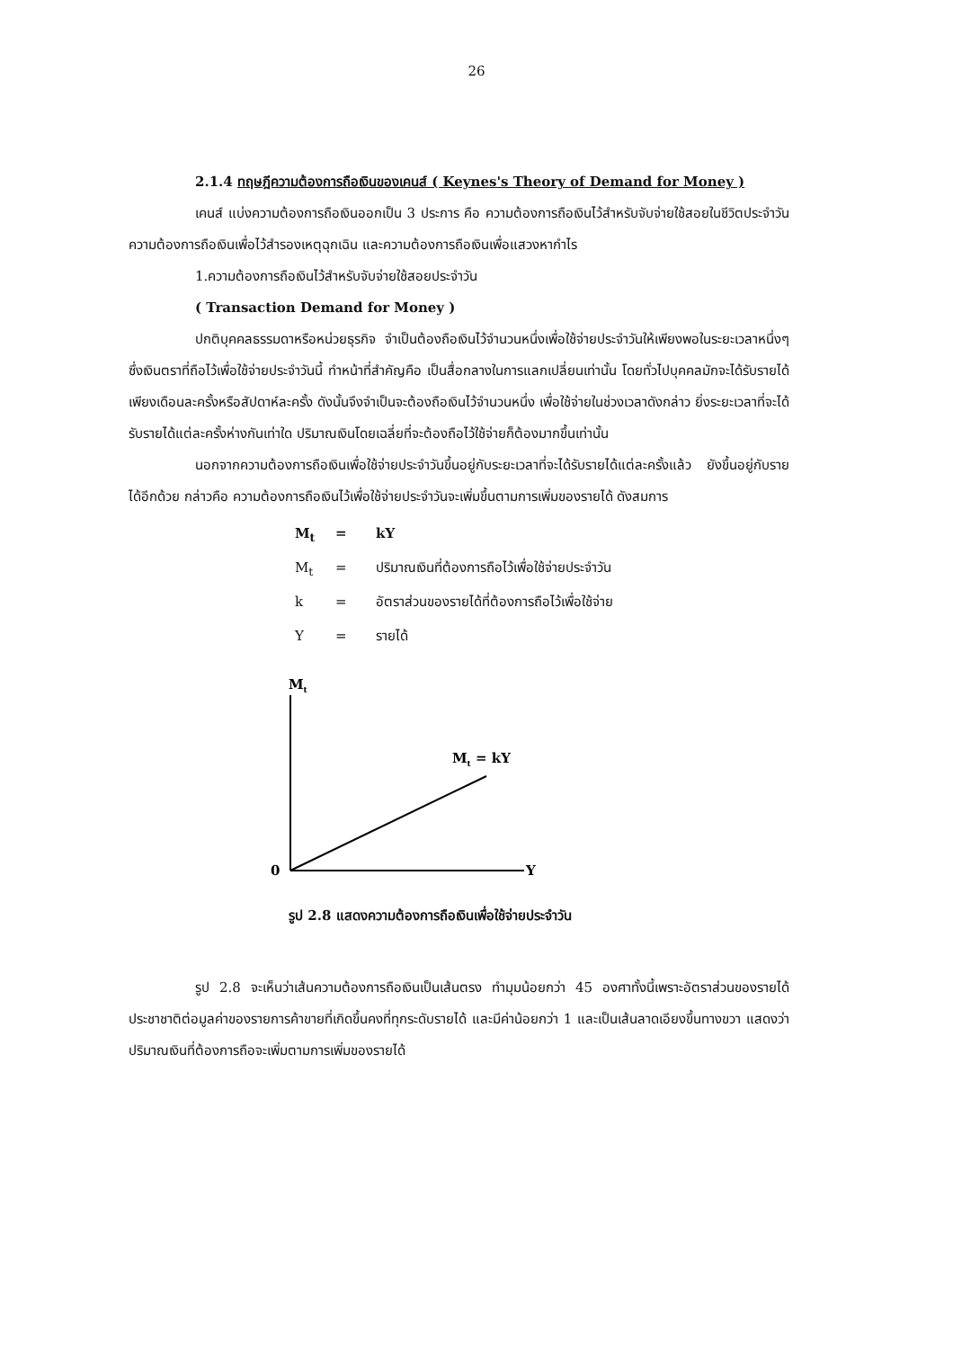26
2.1.4 ทฤษฎีความต้องการถือเงินของเคนส์ ( Keynes's Theory of Demand for Money )
เคนส์ แบ่งความต้องการถือเงินออกเป็น 3 ประการ คือ ความต้องการถือเงินไว้สำหรับจับจ่ายใช้สอยในชีวิตประจำวัน ความต้องการถือเงินเพื่อไว้สำรองเหตุฉุกเฉิน และความต้องการถือเงินเพื่อแสวงหากำไร
1.ความต้องการถือเงินไว้สำหรับจับจ่ายใช้สอยประจำวัน
( Transaction Demand for Money )
ปกติบุคคลธรรมดาหรือหน่วยธุรกิจ จำเป็นต้องถือเงินไว้จำนวนหนึ่งเพื่อใช้จ่ายประจำวันให้เพียงพอในระยะเวลาหนึ่งๆ ซึ่งเงินตราที่ถือไว้เพื่อใช้จ่ายประจำวันนี้ ทำหน้าที่สำคัญคือ เป็นสื่อกลางในการแลกเปลี่ยนเท่านั้น โดยทั่วไปบุคคลมักจะได้รับรายได้เพียงเดือนละครั้งหรือสัปดาห์ละครั้ง ดังนั้นจึงจำเป็นจะต้องถือเงินไว้จำนวนหนึ่ง เพื่อใช้จ่ายในช่วงเวลาดังกล่าว ยิ่งระยะเวลาที่จะได้รับรายได้แต่ละครั้งห่างกันเท่าใด ปริมาณเงินโดยเฉลี่ยที่จะต้องถือไว้ใช้จ่ายก็ต้องมากขึ้นเท่านั้น
นอกจากความต้องการถือเงินเพื่อใช้จ่ายประจำวันขึ้นอยู่กับระยะเวลาที่จะได้รับรายได้แต่ละครั้งแล้ว ยังขึ้นอยู่กับรายได้อีกด้วย กล่าวคือ ความต้องการถือเงินไว้เพื่อใช้จ่ายประจำวันจะเพิ่มขึ้นตามการเพิ่มของรายได้ ดังสมการ
M<sub>t</sub> = kY
M<sub>t</sub> = ปริมาณเงินที่ต้องการถือไว้เพื่อใช้จ่ายประจำวัน
k = อัตราส่วนของรายได้ที่ต้องการถือไว้เพื่อใช้จ่าย
Y = รายได้
Mt
Mt = kY
0
Y
รูป 2.8 แสดงความต้องการถือเงินเพื่อใช้จ่ายประจำวัน
รูป 2.8 จะเห็นว่าเส้นความต้องการถือเงินเป็นเส้นตรง ทำมุมน้อยกว่า 45 องศาทั้งนี้เพราะอัตราส่วนของรายได้ประชาชาติต่อมูลค่าของรายการค้าขายที่เกิดขึ้นคงที่ทุกระดับรายได้ และมีค่าน้อยกว่า 1 และเป็นเส้นลาดเอียงขึ้นทางขวา แสดงว่า ปริมาณเงินที่ต้องการถือจะเพิ่มตามการเพิ่มของรายได้